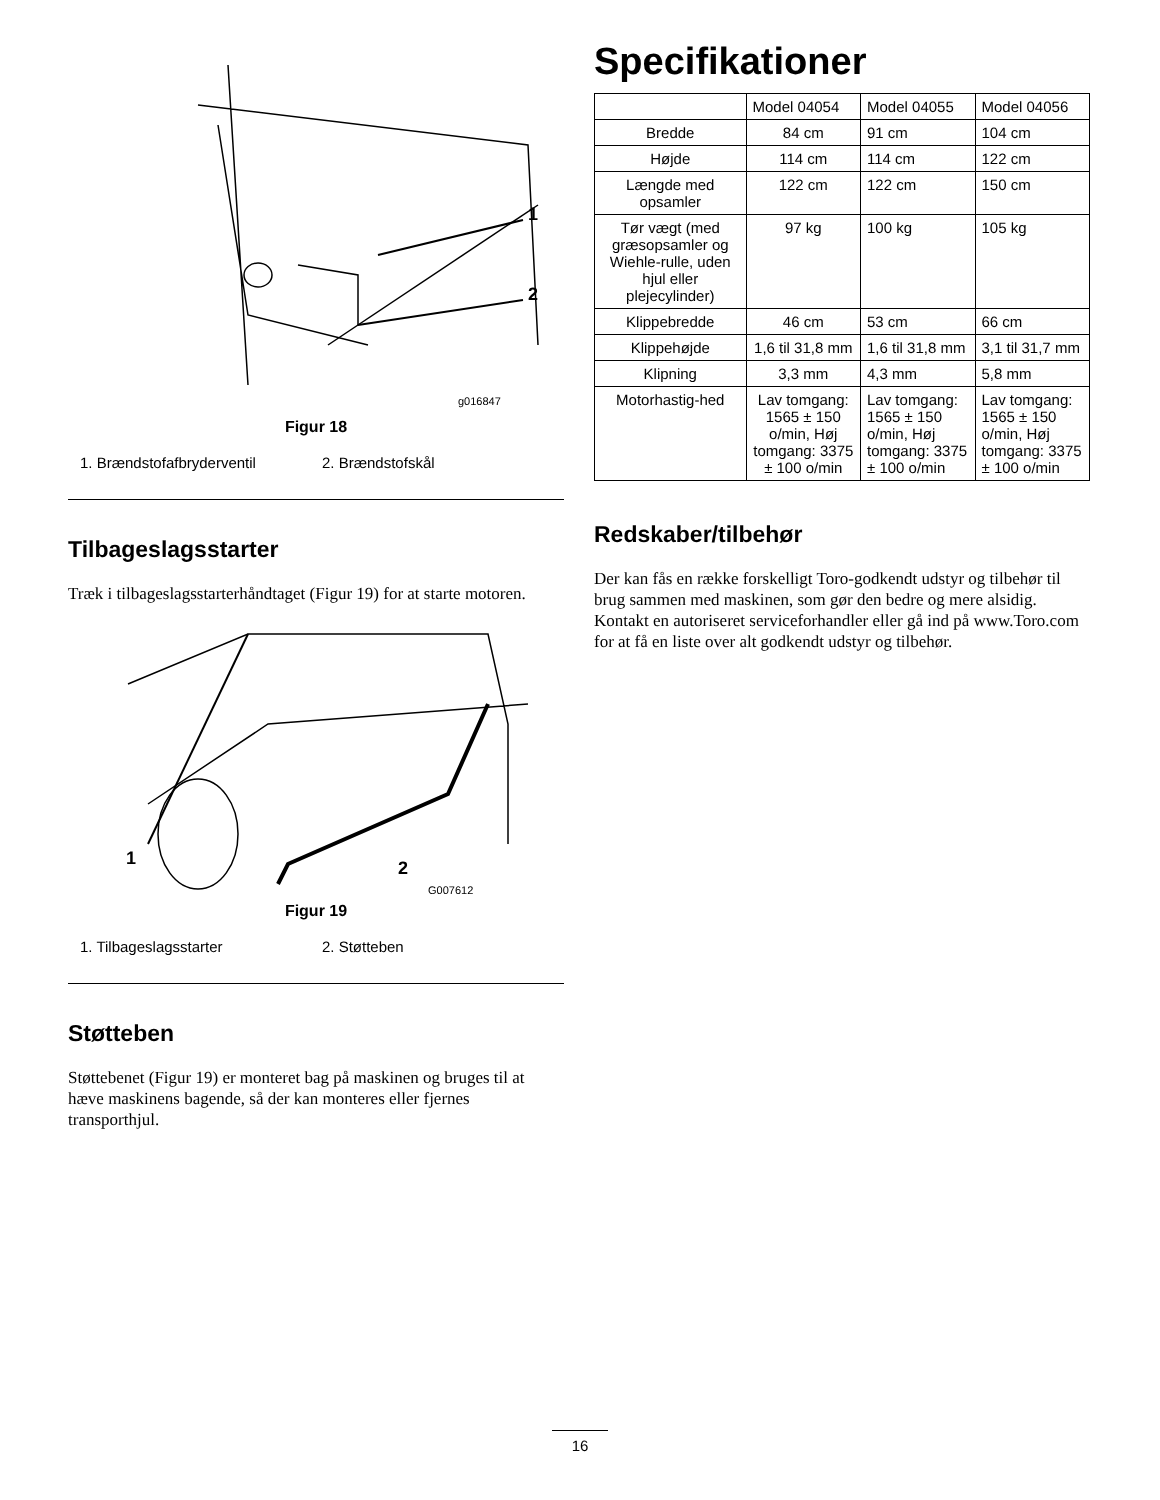1
2
g016847
Figur 18
1. Brændstofafbryderventil 2. Brændstofskål
Tilbageslagsstarter
Træk i tilbageslagsstarterhåndtaget (Figur 19) for at starte motoren.
1
2
G007612
Figur 19
1. Tilbageslagsstarter 2. Støtteben
Støtteben
Støttebenet (Figur 19) er monteret bag på maskinen og bruges til at hæve maskinens bagende, så der kan monteres eller fjernes transporthjul.
Specifikationer
| | Model 04054 | Model 04055 | Model 04056 |
| --- | --- | --- | --- |
| Bredde | 84 cm | 91 cm | 104 cm |
| Højde | 114 cm | 114 cm | 122 cm |
| Længde med opsamler | 122 cm | 122 cm | 150 cm |
| Tør vægt (med græsopsamler og Wiehle-rulle, uden hjul eller plejecylinder) | 97 kg | 100 kg | 105 kg |
| Klippebredde | 46 cm | 53 cm | 66 cm |
| Klippehøjde | 1,6 til 31,8 mm | 1,6 til 31,8 mm | 3,1 til 31,7 mm |
| Klipning | 3,3 mm | 4,3 mm | 5,8 mm |
| Motorhastig-hed | Lav tomgang: 1565 ± 150 o/min, Høj tomgang: 3375 ± 100 o/min | Lav tomgang: 1565 ± 150 o/min, Høj tomgang: 3375 ± 100 o/min | Lav tomgang: 1565 ± 150 o/min, Høj tomgang: 3375 ± 100 o/min |
Redskaber/tilbehør
Der kan fås en række forskelligt Toro-godkendt udstyr og tilbehør til brug sammen med maskinen, som gør den bedre og mere alsidig. Kontakt en autoriseret serviceforhandler eller gå ind på www.Toro.com for at få en liste over alt godkendt udstyr og tilbehør.
16